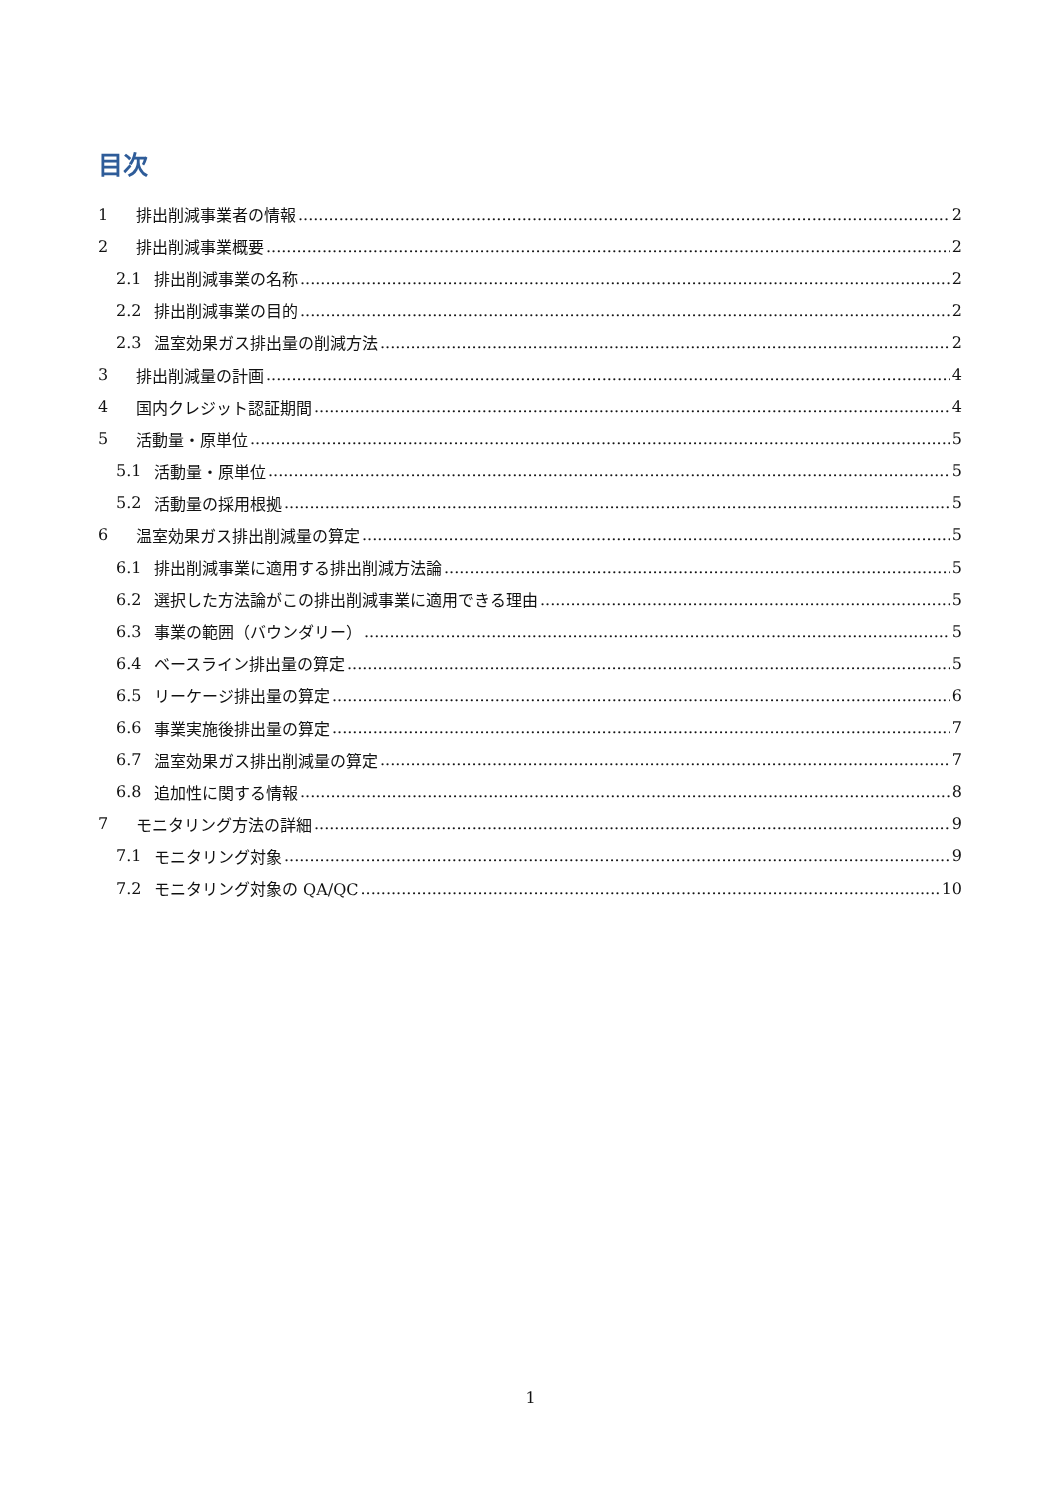目次
1 排出削減事業者の情報 2
2 排出削減事業概要 2
2.1 排出削減事業の名称 2
2.2 排出削減事業の目的 2
2.3 温室効果ガス排出量の削減方法 2
3 排出削減量の計画 4
4 国内クレジット認証期間 4
5 活動量・原単位 5
5.1 活動量・原単位 5
5.2 活動量の採用根拠 5
6 温室効果ガス排出削減量の算定 5
6.1 排出削減事業に適用する排出削減方法論 5
6.2 選択した方法論がこの排出削減事業に適用できる理由 5
6.3 事業の範囲（バウンダリー） 5
6.4 ベースライン排出量の算定 5
6.5 リーケージ排出量の算定 6
6.6 事業実施後排出量の算定 7
6.7 温室効果ガス排出削減量の算定 7
6.8 追加性に関する情報 8
7 モニタリング方法の詳細 9
7.1 モニタリング対象 9
7.2 モニタリング対象の QA/QC 10
1